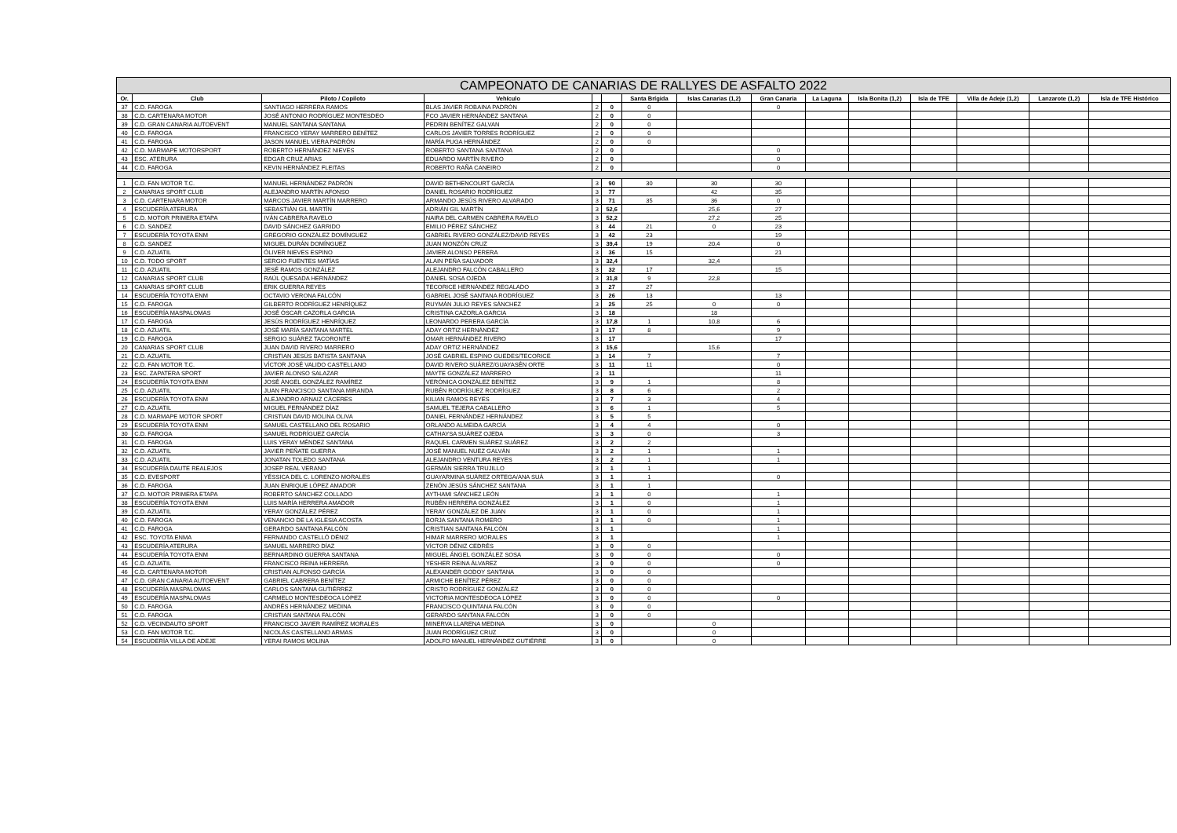| CAMPEONATO DE CANARIAS DE RALLYES DE ASFALTO 2022 | | | | | | | | | | | | | | |
| --- | --- | --- | --- | --- | --- | --- | --- | --- | --- | --- | --- | --- | --- | --- |
| Or. | Club | Piloto / Copiloto | Vehículo | | | Santa Brígida | Islas Canarias (1,2) | Gran Canaria | La Laguna | Isla Bonita (1,2) | Isla de TFE | Villa de Adeje (1,2) | Lanzarote (1,2) | Isla de TFE Histórico |
| 37 | C.D. FAROGA | SANTIAGO HERRERA RAMOS | BLAS JAVIER ROBAINA PADRÓN | 2 | 0 | 0 | | 0 | | | | | | |
| 38 | C.D. CARTENARA MOTOR | JOSÉ ANTONIO RODRÍGUEZ MONTESDEO | FCO JAVIER HERNÁNDEZ SANTANA | 2 | 0 | 0 | | | | | | | | |
| 39 | C.D. GRAN CANARIA AUTOEVENT | MANUEL SANTANA SANTANA | PEDRIN BENÍTEZ GALVAN | 2 | 0 | 0 | | | | | | | | |
| 40 | C.D. FAROGA | FRANCISCO YERAY MARRERO BENÍTEZ | CARLOS JAVIER TORRES RODRÍGUEZ | 2 | 0 | 0 | | | | | | | | |
| 41 | C.D. FAROGA | JASON MANUEL VIERA PADRÓN | MARÍA PUGA HERNÁNDEZ | 2 | 0 | 0 | | | | | | | | |
| 42 | C.D. MARMAPE MOTORSPORT | ROBERTO HERNÁNDEZ NIEVES | ROBERTO SANTANA SANTANA | 2 | 0 | | | 0 | | | | | | |
| 43 | ESC. ATERURA | EDGAR CRUZ ARIAS | EDUARDO MARTÍN RIVERO | 2 | 0 | | | 0 | | | | | | |
| 44 | C.D. FAROGA | KEVIN HERNÁNDEZ FLEITAS | ROBERTO RAÑA CANEIRO | 2 | 0 | | | 0 | | | | | | |
| 1 | C.D. FAN MOTOR T.C. | MANUEL HERNÁNDEZ PADRÓN | DAVID BETHENCOURT GARCÍA | 3 | 90 | 30 | 30 | 30 | | | | | | |
| 2 | CANARIAS SPORT CLUB | ALEJANDRO MARTÍN AFONSO | DANIEL ROSARIO RODRÍGUEZ | 3 | 77 | | 42 | 35 | | | | | | |
| 3 | C.D. CARTENARA MOTOR | MARCOS JAVIER MARTÍN MARRERO | ARMANDO JESÚS RIVERO ALVARADO | 3 | 71 | 35 | 36 | 0 | | | | | | |
| 4 | ESCUDERÍA ATERURA | SEBASTIÁN GIL MARTÍN | ADRIÁN GIL MARTÍN | 3 | 52,6 | | 25,6 | 27 | | | | | | |
| 5 | C.D. MOTOR PRIMERA ETAPA | IVÁN CABRERA RAVELO | NAIRA DEL CARMEN CABRERA RAVELO | 3 | 52,2 | | 27,2 | 25 | | | | | | |
| 6 | C.D. SANDEZ | DAVID SÁNCHEZ GARRIDO | EMILIO PÉREZ SÁNCHEZ | 3 | 44 | 21 | 0 | 23 | | | | | | |
| 7 | ESCUDERÍA TOYOTA ENM | GREGORIO GONZÁLEZ DOMÍNGUEZ | GABRIEL RIVERO GONZÁLEZ/DAVID REYES | 3 | 42 | 23 | | 19 | | | | | | |
| 8 | C.D. SANDEZ | MIGUEL DURÁN DOMÍNGUEZ | JUAN MONZÓN CRUZ | 3 | 39,4 | 19 | 20,4 | 0 | | | | | | |
| 9 | C.D. AZUATIL | ÓLIVER NIEVES ESPINO | JAVIER ALONSO PERERA | 3 | 36 | 15 | | 21 | | | | | | |
| 10 | C.D. TODO SPORT | SERGIO FUENTES MATÍAS | ALAIN PEÑA SALVADOR | 3 | 32,4 | | 32,4 | | | | | | | |
| 11 | C.D. AZUATIL | JESÉ RAMOS GONZÁLEZ | ALEJANDRO FALCÓN CABALLERO | 3 | 32 | 17 | | 15 | | | | | | |
| 12 | CANARIAS SPORT CLUB | RAÚL QUESADA HERNÁNDEZ | DANIEL SOSA OJEDA | 3 | 31,8 | 9 | 22,8 | | | | | | | |
| 13 | CANARIAS SPORT CLUB | ERIK GUERRA REYES | TECORICE HERNÁNDEZ REGALADO | 3 | 27 | 27 | | | | | | | | |
| 14 | ESCUDERÍA TOYOTA ENM | OCTAVIO VERONA FALCÓN | GABRIEL JOSÉ SANTANA RODRÍGUEZ | 3 | 26 | 13 | | 13 | | | | | | |
| 15 | C.D. FAROGA | GILBERTO RODRÍGUEZ HENRÍQUEZ | RUYMÁN JULIO REYES SÁNCHEZ | 3 | 25 | 25 | 0 | 0 | | | | | | |
| 16 | ESCUDERÍA MASPALOMAS | JOSÉ ÓSCAR CAZORLA GARCIA | CRISTINA CAZORLA GARCIA | 3 | 18 | | 18 | | | | | | | |
| 17 | C.D. FAROGA | JESÚS RODRÍGUEZ HENRÍQUEZ | LEONARDO PERERA GARCÍA | 3 | 17,8 | 1 | 10,8 | 6 | | | | | | |
| 18 | C.D. AZUATIL | JOSÉ MARÍA SANTANA MARTEL | ADAY ORTIZ HERNÁNDEZ | 3 | 17 | 8 | | 9 | | | | | | |
| 19 | C.D. FAROGA | SERGIO SUÁREZ TACORONTE | OMAR HERNÁNDEZ RIVERO | 3 | 17 | | | 17 | | | | | | |
| 20 | CANARIAS SPORT CLUB | JUAN DAVID RIVERO MARRERO | ADAY ORTIZ HERNÁNDEZ | 3 | 15,6 | | 15,6 | | | | | | | |
| 21 | C.D. AZUATIL | CRISTIAN JESÚS BATISTA SANTANA | JOSÉ GABRIEL ESPINO GUEDES/TECORICE | 3 | 14 | 7 | | 7 | | | | | | |
| 22 | C.D. FAN MOTOR T.C. | VÍCTOR JOSÉ VALIDO CASTELLANO | DAVID RIVERO SUÁREZ/GUAYASÉN ORTE | 3 | 11 | 11 | | 0 | | | | | | |
| 23 | ESC. ZAPATERA SPORT | JAVIER ALONSO SALAZAR | MAYTE GONZÁLEZ MARRERO | 3 | 11 | | | 11 | | | | | | |
| 24 | ESCUDERÍA TOYOTA ENM | JOSÉ ÁNGEL GONZÁLEZ RAMÍREZ | VERÓNICA GONZÁLEZ BENÍTEZ | 3 | 9 | 1 | | 8 | | | | | | |
| 25 | C.D. AZUATIL | JUAN FRANCISCO SANTANA MIRANDA | RUBÉN RODRÍGUEZ RODRÍGUEZ | 3 | 8 | 6 | | 2 | | | | | | |
| 26 | ESCUDERÍA TOYOTA ENM | ALEJANDRO ARNAIZ CÁCERES | KILIAN RAMOS REYES | 3 | 7 | 3 | | 4 | | | | | | |
| 27 | C.D. AZUATIL | MIGUEL FERNÁNDEZ DÍAZ | SAMUEL TEJERA CABALLERO | 3 | 6 | 1 | | 5 | | | | | | |
| 28 | C.D. MARMAPE MOTOR SPORT | CRISTIAN DAVID MOLINA OLIVA | DANIEL FERNÁNDEZ HERNÁNDEZ | 3 | 5 | 5 | | | | | | | | |
| 29 | ESCUDERÍA TOYOTA ENM | SAMUEL CASTELLANO DEL ROSARIO | ORLANDO ALMEIDA GARCÍA | 3 | 4 | 4 | | 0 | | | | | | |
| 30 | C.D. FAROGA | SAMUEL RODRÍGUEZ GARCÍA | CATHAYSA SUÁREZ OJEDA | 3 | 3 | 0 | | 3 | | | | | | |
| 31 | C.D. FAROGA | LUIS YERAY MÉNDEZ SANTANA | RAQUEL CARMEN SUÁREZ SUÁREZ | 3 | 2 | 2 | | | | | | | | |
| 32 | C.D. AZUATIL | JAVIER PEÑATE GUERRA | JOSÉ MANUEL NUEZ GALVÁN | 3 | 2 | 1 | | 1 | | | | | | |
| 33 | C.D. AZUATIL | JONATAN TOLEDO SANTANA | ALEJANDRO VENTURA REYES | 3 | 2 | 1 | | 1 | | | | | | |
| 34 | ESCUDERÍA DAUTE REALEJOS | JOSEP REAL VERANO | GERMÁN SIERRA TRUJILLO | 3 | 1 | 1 | | | | | | | | |
| 35 | C.D. EVESPORT | YÉSSICA DEL C. LORENZO MORALES | GUAYARMINA SUÁREZ ORTEGA/ANA SUÁ | 3 | 1 | 1 | | 0 | | | | | | |
| 36 | C.D. FAROGA | JUAN ENRIQUE LÓPEZ AMADOR | ZENÓN JESÚS SÁNCHEZ SANTANA | 3 | 1 | 1 | | | | | | | | |
| 37 | C.D. MOTOR PRIMERA ETAPA | ROBERTO SÁNCHEZ COLLADO | AYTHAMI SÁNCHEZ LEÓN | 3 | 1 | 0 | | 1 | | | | | | |
| 38 | ESCUDERÍA TOYOTA ENM | LUIS MARÍA HERRERA AMADOR | RUBÉN HERRERA GONZÁLEZ | 3 | 1 | 0 | | 1 | | | | | | |
| 39 | C.D. AZUATIL | YERAY GONZÁLEZ PÉREZ | YERAY GONZÁLEZ DE JUAN | 3 | 1 | 0 | | 1 | | | | | | |
| 40 | C.D. FAROGA | VENANCIO DE LA IGLESIA ACOSTA | BORJA SANTANA ROMERO | 3 | 1 | 0 | | 1 | | | | | | |
| 41 | C.D. FAROGA | GERARDO SANTANA FALCÓN | CRISTIAN SANTANA FALCÓN | 3 | 1 | | | 1 | | | | | | |
| 42 | ESC. TOYOTA ENMA | FERNANDO CASTELLÓ DÉNIZ | HIMAR MARRERO MORALES | 3 | 1 | | | 1 | | | | | | |
| 43 | ESCUDERÍA ATERURA | SAMUEL MARRERO DÍAZ | VÍCTOR DÉNIZ CEDRÉS | 3 | 0 | 0 | | | | | | | | |
| 44 | ESCUDERÍA TOYOTA ENM | BERNARDINO GUERRA SANTANA | MIGUEL ÁNGEL GONZÁLEZ SOSA | 3 | 0 | 0 | | 0 | | | | | | |
| 45 | C.D. AZUATIL | FRANCISCO REINA HERRERA | YESHER REINA ÁLVAREZ | 3 | 0 | 0 | | 0 | | | | | | |
| 46 | C.D. CARTENARA MOTOR | CRISTIAN ALFONSO GARCÍA | ALEXANDER GODOY SANTANA | 3 | 0 | 0 | | | | | | | | |
| 47 | C.D. GRAN CANARIA AUTOEVENT | GABRIEL CABRERA BENÍTEZ | ARMICHE BENÍTEZ PÉREZ | 3 | 0 | 0 | | | | | | | | |
| 48 | ESCUDERÍA MASPALOMAS | CARLOS SANTANA GUTIÉRREZ | CRISTO RODRÍGUEZ GONZÁLEZ | 3 | 0 | 0 | | | | | | | | |
| 49 | ESCUDERÍA MASPALOMAS | CARMELO MONTESDEOCA LÓPEZ | VICTORIA MONTESDEOCA LÓPEZ | 3 | 0 | 0 | | 0 | | | | | | |
| 50 | C.D. FAROGA | ANDRÉS HERNÁNDEZ MEDINA | FRANCISCO QUINTANA FALCÓN | 3 | 0 | 0 | | | | | | | | |
| 51 | C.D. FAROGA | CRISTIAN SANTANA FALCÓN | GERARDO SANTANA FALCÓN | 3 | 0 | 0 | | | | | | | | |
| 52 | C.D. VECINDAUTO SPORT | FRANCISCO JAVIER RAMÍREZ MORALES | MINERVA LLARENA MEDINA | 3 | 0 | | 0 | | | | | | | |
| 53 | C.D. FAN MOTOR T.C. | NICOLÁS CASTELLANO ARMAS | JUAN RODRÍGUEZ CRUZ | 3 | 0 | | 0 | | | | | | | |
| 54 | ESCUDERÍA VILLA DE ADEJE | YERAI RAMOS MOLINA | ADOLFO MANUEL HERNÁNDEZ GUTIÉRRE | 3 | 0 | | 0 | | | | | | | |